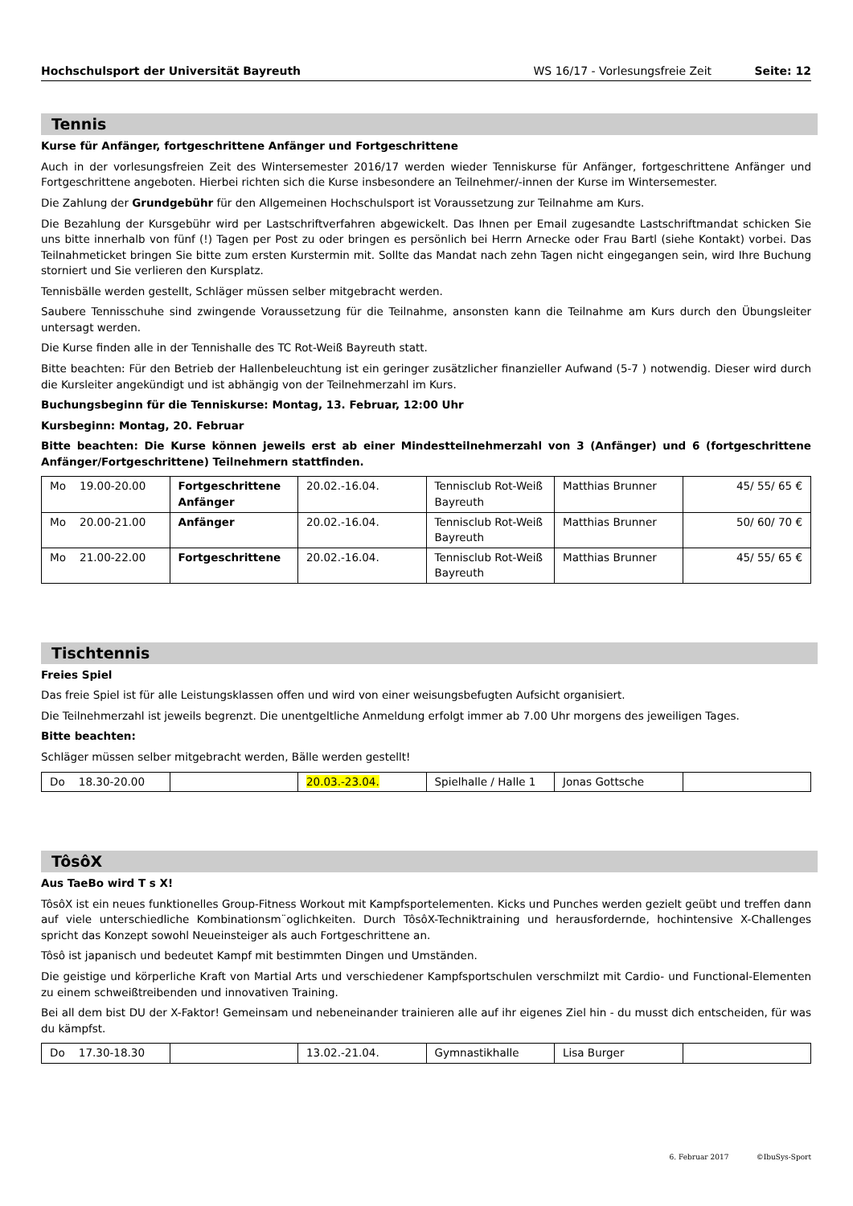Hochschulsport der Universität Bayreuth WS 16/17 - Vorlesungsfreie Zeit Seite: 12
Tennis
Kurse für Anfänger, fortgeschrittene Anfänger und Fortgeschrittene
Auch in der vorlesungsfreien Zeit des Wintersemester 2016/17 werden wieder Tenniskurse für Anfänger, fortgeschrittene Anfänger und Fortgeschrittene angeboten. Hierbei richten sich die Kurse insbesondere an Teilnehmer/-innen der Kurse im Wintersemester.
Die Zahlung der Grundgebühr für den Allgemeinen Hochschulsport ist Voraussetzung zur Teilnahme am Kurs.
Die Bezahlung der Kursgebühr wird per Lastschriftverfahren abgewickelt. Das Ihnen per Email zugesandte Lastschriftmandat schicken Sie uns bitte innerhalb von fünf (!) Tagen per Post zu oder bringen es persönlich bei Herrn Arnecke oder Frau Bartl (siehe Kontakt) vorbei. Das Teilnahmeticket bringen Sie bitte zum ersten Kurstermin mit. Sollte das Mandat nach zehn Tagen nicht eingegangen sein, wird Ihre Buchung storniert und Sie verlieren den Kursplatz.
Tennisbälle werden gestellt, Schläger müssen selber mitgebracht werden.
Saubere Tennisschuhe sind zwingende Voraussetzung für die Teilnahme, ansonsten kann die Teilnahme am Kurs durch den Übungsleiter untersagt werden.
Die Kurse finden alle in der Tennishalle des TC Rot-Weiß Bayreuth statt.
Bitte beachten: Für den Betrieb der Hallenbeleuchtung ist ein geringer zusätzlicher finanzieller Aufwand (5-7 ) notwendig. Dieser wird durch die Kursleiter angekündigt und ist abhängig von der Teilnehmerzahl im Kurs.
Buchungsbeginn für die Tenniskurse: Montag, 13. Februar, 12:00 Uhr
Kursbeginn: Montag, 20. Februar
Bitte beachten: Die Kurse können jeweils erst ab einer Mindestteilnehmerzahl von 3 (Anfänger) und 6 (fortgeschrittene Anfänger/Fortgeschrittene) Teilnehmern stattfinden.
| Mo 19.00-20.00 | Fortgeschrittene Anfänger | 20.02.-16.04. | Tennisclub Rot-Weiß Bayreuth | Matthias Brunner | 45/ 55/ 65 € |
| Mo 20.00-21.00 | Anfänger | 20.02.-16.04. | Tennisclub Rot-Weiß Bayreuth | Matthias Brunner | 50/ 60/ 70 € |
| Mo 21.00-22.00 | Fortgeschrittene | 20.02.-16.04. | Tennisclub Rot-Weiß Bayreuth | Matthias Brunner | 45/ 55/ 65 € |
Tischtennis
Freies Spiel
Das freie Spiel ist für alle Leistungsklassen offen und wird von einer weisungsbefugten Aufsicht organisiert.
Die Teilnehmerzahl ist jeweils begrenzt. Die unentgeltliche Anmeldung erfolgt immer ab 7.00 Uhr morgens des jeweiligen Tages.
Bitte beachten:
Schläger müssen selber mitgebracht werden, Bälle werden gestellt!
| Do 18.30-20.00 | | 20.03.-23.04. | Spielhalle / Halle 1 | Jonas Gottsche | |
TôsôX
Aus TaeBo wird T s X!
TôsôX ist ein neues funktionelles Group-Fitness Workout mit Kampfsportelementen. Kicks und Punches werden gezielt geübt und treffen dann auf viele unterschiedliche Kombinationsm¨oglichkeiten. Durch TôsôX-Techniktraining und herausfordernde, hochintensive X-Challenges spricht das Konzept sowohl Neueinsteiger als auch Fortgeschrittene an.
Tôsô ist japanisch und bedeutet Kampf mit bestimmten Dingen und Umständen.
Die geistige und körperliche Kraft von Martial Arts und verschiedener Kampfsportschulen verschmilzt mit Cardio- und Functional-Elementen zu einem schweißtreibenden und innovativen Training.
Bei all dem bist DU der X-Faktor! Gemeinsam und nebeneinander trainieren alle auf ihr eigenes Ziel hin - du musst dich entscheiden, für was du kämpfst.
| Do 17.30-18.30 | | 13.02.-21.04. | Gymnastikhalle | Lisa Burger | |
6. Februar 2017 ©IbuSys-Sport